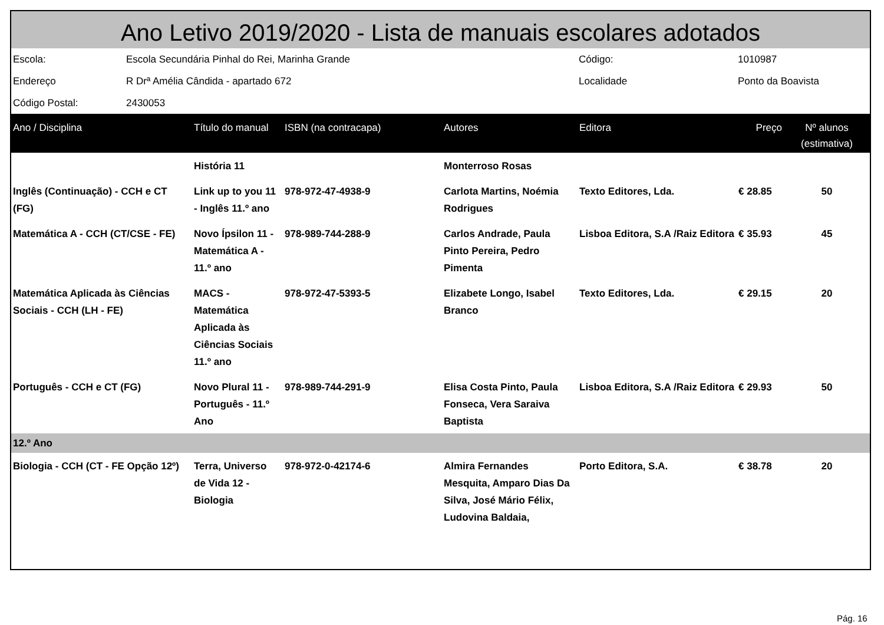Ano Letivo 2019/2020 - Lista de manuais escolares adotados
| Escola: | Escola Secundária Pinhal do Rei, Marinha Grande | Código: | 1010987 |
| Endereço | R Drª Amélia Cândida - apartado 672 | Localidade | Ponto da Boavista |
| Código Postal: | 2430053 | | |
| Ano / Disciplina | Título do manual | ISBN (na contracapa) | Autores | Editora | Preço | Nº alunos (estimativa) |
| --- | --- | --- | --- | --- | --- | --- |
| | História 11 | | Monterroso Rosas | | | |
| Inglês (Continuação) - CCH e CT (FG) | Link up to you 11 - Inglês 11.º ano | 978-972-47-4938-9 | Carlota Martins, Noémia Rodrigues | Texto Editores, Lda. | € 28.85 | 50 |
| Matemática A - CCH (CT/CSE - FE) | Novo Ípsilon 11 - Matemática A - 11.º ano | 978-989-744-288-9 | Carlos Andrade, Paula Pinto Pereira, Pedro Pimenta | Lisboa Editora, S.A /Raiz Editora | € 35.93 | 45 |
| Matemática Aplicada às Ciências Sociais - CCH (LH - FE) | MACS - Matemática Aplicada às Ciências Sociais 11.º ano | 978-972-47-5393-5 | Elizabete Longo, Isabel Branco | Texto Editores, Lda. | € 29.15 | 20 |
| Português - CCH e CT (FG) | Novo Plural 11 - Português - 11.º Ano | 978-989-744-291-9 | Elisa Costa Pinto, Paula Fonseca, Vera Saraiva Baptista | Lisboa Editora, S.A /Raiz Editora | € 29.93 | 50 |
| 12.º Ano | | | | | | |
| Biologia - CCH (CT - FE Opção 12º) | Terra, Universo de Vida 12 - Biologia | 978-972-0-42174-6 | Almira Fernandes Mesquita, Amparo Dias Da Silva, José Mário Félix, Ludovina Baldaia, | Porto Editora, S.A. | € 38.78 | 20 |
Pág. 16